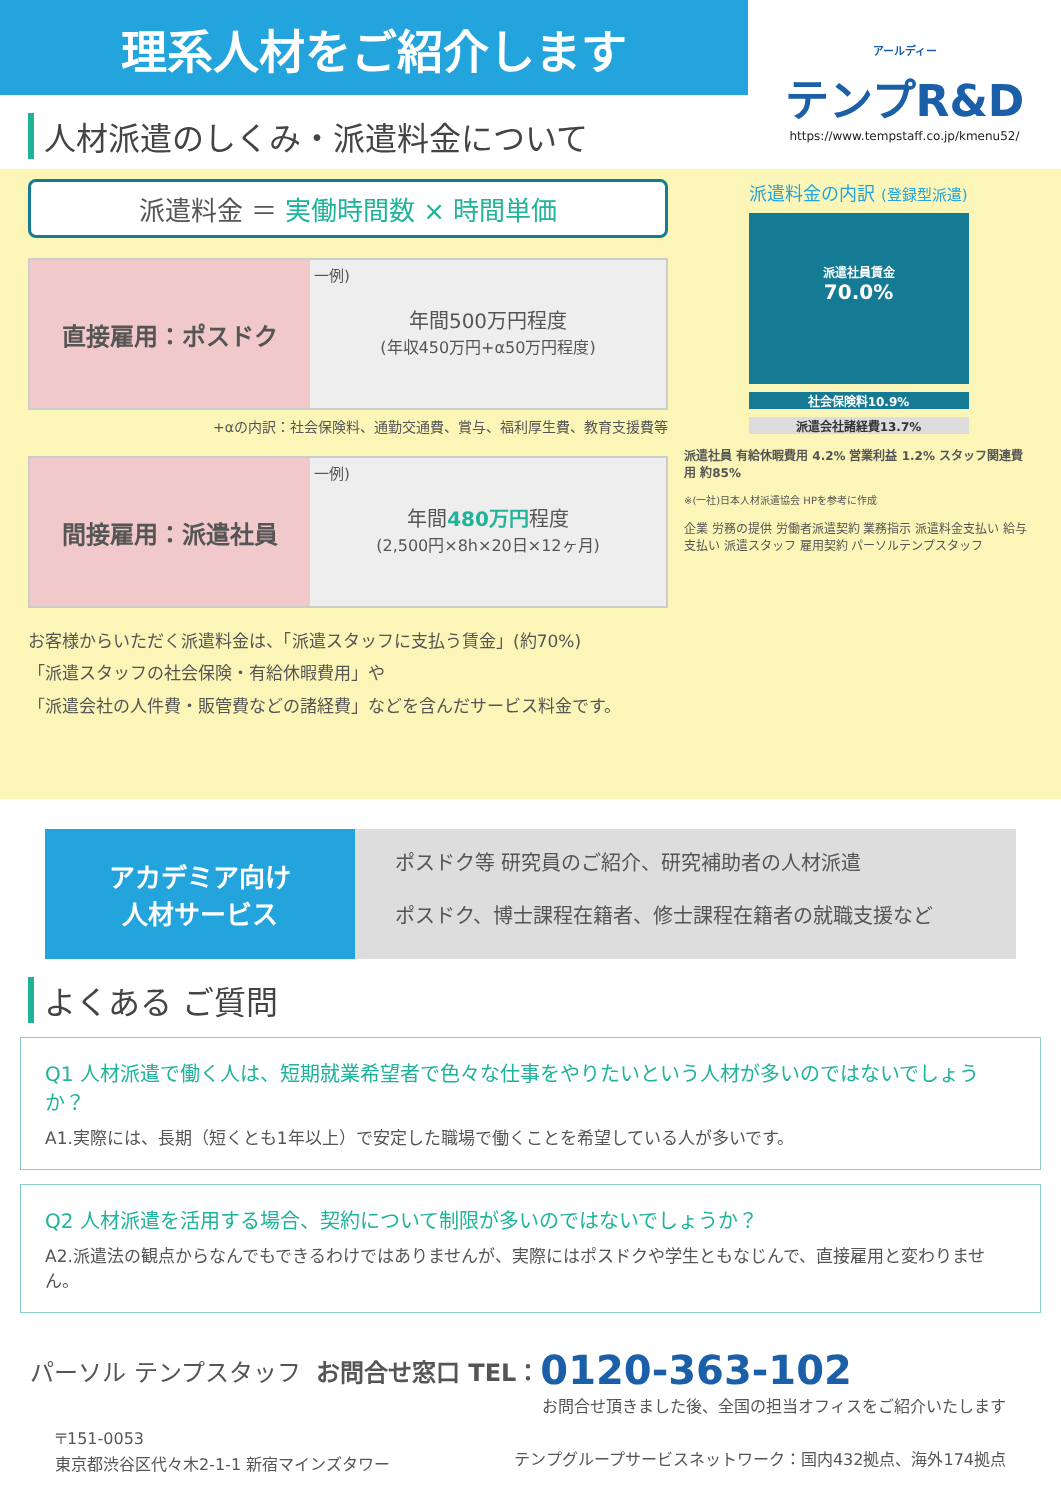理系人材をご紹介します
アールディー
テンプR&D
https://www.tempstaff.co.jp/kmenu52/
人材派遣のしくみ・派遣料金について
派遣料金 ＝ 実働時間数 × 時間単価
直接雇用：ポスドク
一例)
年間500万円程度
(年収450万円+α50万円程度)
+αの内訳：社会保険料、通勤交通費、賞与、福利厚生費、教育支援費等
間接雇用：派遣社員
一例)
年間480万円程度
(2,500円×8h×20日×12ヶ月)
お客様からいただく派遣料金は、「派遣スタッフに支払う賃金」(約70%)
「派遣スタッフの社会保険・有給休暇費用」や
「派遣会社の人件費・販管費などの諸経費」などを含んだサービス料金です。
派遣料金の内訳 (登録型派遣)
派遣社員賃金
70.0%
社会保険料10.9%
派遣会社諸経費13.7%
派遣社員 有給休暇費用 4.2% 営業利益 1.2% スタッフ関連費用 約85%
※(一社)日本人材派遣協会 HPを参考に作成
企業 労務の提供 労働者派遣契約 業務指示 派遣料金支払い 給与支払い 派遣スタッフ 雇用契約 パーソルテンプスタッフ
アカデミア向け
人材サービス
ポスドク等 研究員のご紹介、研究補助者の人材派遣
ポスドク、博士課程在籍者、修士課程在籍者の就職支援など
よくある ご質問
Q1 人材派遣で働く人は、短期就業希望者で色々な仕事をやりたいという人材が多いのではないでしょうか？
A1.実際には、長期（短くとも1年以上）で安定した職場で働くことを希望している人が多いです。
Q2 人材派遣を活用する場合、契約について制限が多いのではないでしょうか？
A2.派遣法の観点からなんでもできるわけではありませんが、実際にはポスドクや学生ともなじんで、直接雇用と変わりません。
パーソル テンプスタッフ お問合せ窓口 TEL： 0120-363-102
お問合せ頂きました後、全国の担当オフィスをご紹介いたします
〒151-0053
東京都渋谷区代々木2-1-1 新宿マインズタワー
テンプグループサービスネットワーク：国内432拠点、海外174拠点